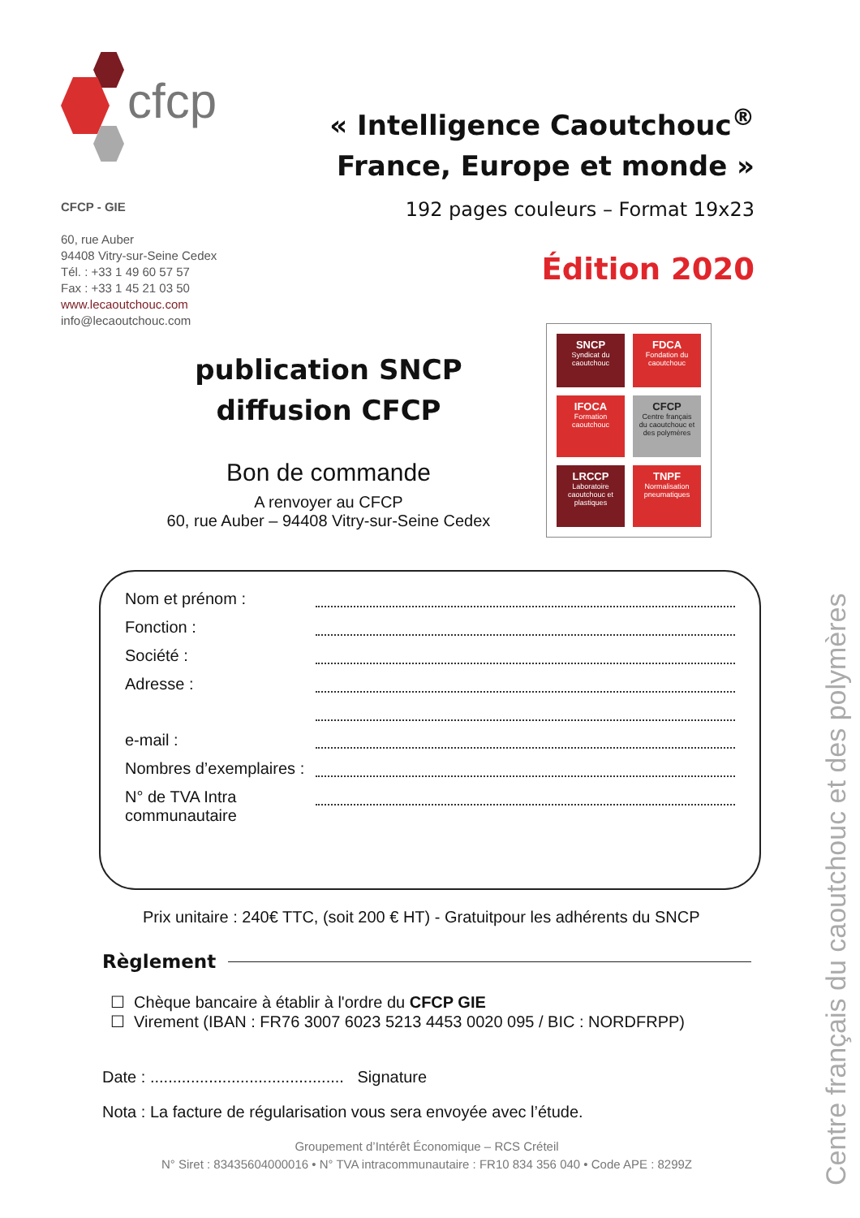cfcp
« Intelligence Caoutchouc<sup>®</sup>
France, Europe et monde »
192 pages couleurs – Format 19x23
CFCP - GIE
60, rue Auber
94408 Vitry-sur-Seine Cedex
Tél. : +33 1 49 60 57 57
Fax : +33 1 45 21 03 50
www.lecaoutchouc.com
info@lecaoutchouc.com
Édition 2020
publication SNCP
diffusion CFCP
Bon de commande
A renvoyer au CFCP
60, rue Auber – 94408 Vitry-sur-Seine Cedex
SNCP
Syndicat du caoutchouc
FDCA
Fondation du caoutchouc
IFOCA
Formation caoutchouc
CFCP
Centre français du caoutchouc et des polymères
LRCCP
Laboratoire caoutchouc et plastiques
TNPF
Normalisation pneumatiques
Nom et prénom :
Fonction :
Société :
Adresse :
e-mail :
Nombres d’exemplaires :
N° de TVA Intra communautaire
Prix unitaire : 240€ TTC, (soit 200 € HT) - Gratuitpour les adhérents du SNCP
Règlement
☐ Chèque bancaire à établir à l'ordre du CFCP GIE
☐ Virement (IBAN : FR76 3007 6023 5213 4453 0020 095 / BIC : NORDFRPP)
Date : ........................................... Signature
Nota : La facture de régularisation vous sera envoyée avec l’étude.
Groupement d’Intérêt Économique – RCS Créteil
N° Siret : 83435604000016 • N° TVA intracommunautaire : FR10 834 356 040 • Code APE : 8299Z
Centre français du caoutchouc et des polymères